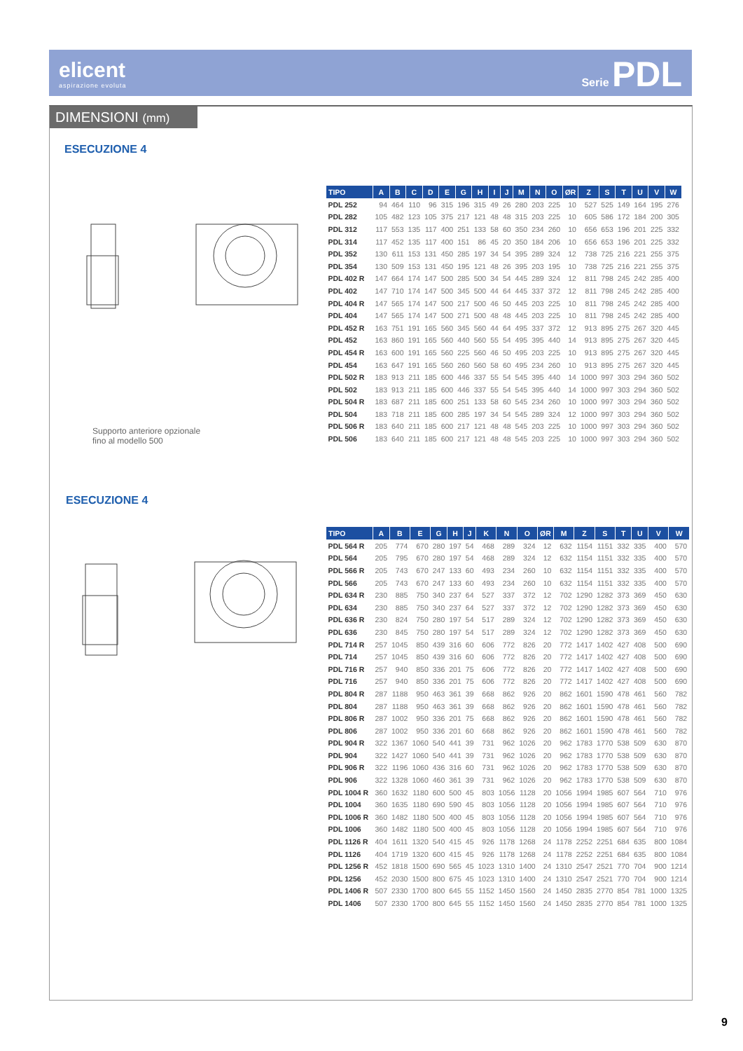elicent
aspirazione evoluta
Serie PDL
DIMENSIONI (mm)
ESECUZIONE 4
Supporto anteriore opzionale
fino al modello 500
| TIPO | A | B | C | D | E | G | H | I | J | M | N | O | ØR | Z | S | T | U | V | W |
| --- | --- | --- | --- | --- | --- | --- | --- | --- | --- | --- | --- | --- | --- | --- | --- | --- | --- | --- | --- |
| PDL 252 | 94 | 464 | 110 | 96 | 315 | 196 | 315 | 49 | 26 | 280 | 203 | 225 | 10 | 527 | 525 | 149 | 164 | 195 | 276 |
| PDL 282 | 105 | 482 | 123 | 105 | 375 | 217 | 121 | 48 | 48 | 315 | 203 | 225 | 10 | 605 | 586 | 172 | 184 | 200 | 305 |
| PDL 312 | 117 | 553 | 135 | 117 | 400 | 251 | 133 | 58 | 60 | 350 | 234 | 260 | 10 | 656 | 653 | 196 | 201 | 225 | 332 |
| PDL 314 | 117 | 452 | 135 | 117 | 400 | 151 | 86 | 45 | 20 | 350 | 184 | 206 | 10 | 656 | 653 | 196 | 201 | 225 | 332 |
| PDL 352 | 130 | 611 | 153 | 131 | 450 | 285 | 197 | 34 | 54 | 395 | 289 | 324 | 12 | 738 | 725 | 216 | 221 | 255 | 375 |
| PDL 354 | 130 | 509 | 153 | 131 | 450 | 195 | 121 | 48 | 26 | 395 | 203 | 195 | 10 | 738 | 725 | 216 | 221 | 255 | 375 |
| PDL 402 R | 147 | 664 | 174 | 147 | 500 | 285 | 500 | 34 | 54 | 445 | 289 | 324 | 12 | 811 | 798 | 245 | 242 | 285 | 400 |
| PDL 402 | 147 | 710 | 174 | 147 | 500 | 345 | 500 | 44 | 64 | 445 | 337 | 372 | 12 | 811 | 798 | 245 | 242 | 285 | 400 |
| PDL 404 R | 147 | 565 | 174 | 147 | 500 | 217 | 500 | 46 | 50 | 445 | 203 | 225 | 10 | 811 | 798 | 245 | 242 | 285 | 400 |
| PDL 404 | 147 | 565 | 174 | 147 | 500 | 271 | 500 | 48 | 48 | 445 | 203 | 225 | 10 | 811 | 798 | 245 | 242 | 285 | 400 |
| PDL 452 R | 163 | 751 | 191 | 165 | 560 | 345 | 560 | 44 | 64 | 495 | 337 | 372 | 12 | 913 | 895 | 275 | 267 | 320 | 445 |
| PDL 452 | 163 | 860 | 191 | 165 | 560 | 440 | 560 | 55 | 54 | 495 | 395 | 440 | 14 | 913 | 895 | 275 | 267 | 320 | 445 |
| PDL 454 R | 163 | 600 | 191 | 165 | 560 | 225 | 560 | 46 | 50 | 495 | 203 | 225 | 10 | 913 | 895 | 275 | 267 | 320 | 445 |
| PDL 454 | 163 | 647 | 191 | 165 | 560 | 260 | 560 | 58 | 60 | 495 | 234 | 260 | 10 | 913 | 895 | 275 | 267 | 320 | 445 |
| PDL 502 R | 183 | 913 | 211 | 185 | 600 | 446 | 337 | 55 | 54 | 545 | 395 | 440 | 14 | 1000 | 997 | 303 | 294 | 360 | 502 |
| PDL 502 | 183 | 913 | 211 | 185 | 600 | 446 | 337 | 55 | 54 | 545 | 395 | 440 | 14 | 1000 | 997 | 303 | 294 | 360 | 502 |
| PDL 504 R | 183 | 687 | 211 | 185 | 600 | 251 | 133 | 58 | 60 | 545 | 234 | 260 | 10 | 1000 | 997 | 303 | 294 | 360 | 502 |
| PDL 504 | 183 | 718 | 211 | 185 | 600 | 285 | 197 | 34 | 54 | 545 | 289 | 324 | 12 | 1000 | 997 | 303 | 294 | 360 | 502 |
| PDL 506 R | 183 | 640 | 211 | 185 | 600 | 217 | 121 | 48 | 48 | 545 | 203 | 225 | 10 | 1000 | 997 | 303 | 294 | 360 | 502 |
| PDL 506 | 183 | 640 | 211 | 185 | 600 | 217 | 121 | 48 | 48 | 545 | 203 | 225 | 10 | 1000 | 997 | 303 | 294 | 360 | 502 |
ESECUZIONE 4
| TIPO | A | B | E | G | H | J | K | N | O | ØR | M | Z | S | T | U | V | W |
| --- | --- | --- | --- | --- | --- | --- | --- | --- | --- | --- | --- | --- | --- | --- | --- | --- | --- |
| PDL 564 R | 205 | 774 | 670 | 280 | 197 | 54 | 468 | 289 | 324 | 12 | 632 | 1154 | 1151 | 332 | 335 | 400 | 570 |
| PDL 564 | 205 | 795 | 670 | 280 | 197 | 54 | 468 | 289 | 324 | 12 | 632 | 1154 | 1151 | 332 | 335 | 400 | 570 |
| PDL 566 R | 205 | 743 | 670 | 247 | 133 | 60 | 493 | 234 | 260 | 10 | 632 | 1154 | 1151 | 332 | 335 | 400 | 570 |
| PDL 566 | 205 | 743 | 670 | 247 | 133 | 60 | 493 | 234 | 260 | 10 | 632 | 1154 | 1151 | 332 | 335 | 400 | 570 |
| PDL 634 R | 230 | 885 | 750 | 340 | 237 | 64 | 527 | 337 | 372 | 12 | 702 | 1290 | 1282 | 373 | 369 | 450 | 630 |
| PDL 634 | 230 | 885 | 750 | 340 | 237 | 64 | 527 | 337 | 372 | 12 | 702 | 1290 | 1282 | 373 | 369 | 450 | 630 |
| PDL 636 R | 230 | 824 | 750 | 280 | 197 | 54 | 517 | 289 | 324 | 12 | 702 | 1290 | 1282 | 373 | 369 | 450 | 630 |
| PDL 636 | 230 | 845 | 750 | 280 | 197 | 54 | 517 | 289 | 324 | 12 | 702 | 1290 | 1282 | 373 | 369 | 450 | 630 |
| PDL 714 R | 257 | 1045 | 850 | 439 | 316 | 60 | 606 | 772 | 826 | 20 | 772 | 1417 | 1402 | 427 | 408 | 500 | 690 |
| PDL 714 | 257 | 1045 | 850 | 439 | 316 | 60 | 606 | 772 | 826 | 20 | 772 | 1417 | 1402 | 427 | 408 | 500 | 690 |
| PDL 716 R | 257 | 940 | 850 | 336 | 201 | 75 | 606 | 772 | 826 | 20 | 772 | 1417 | 1402 | 427 | 408 | 500 | 690 |
| PDL 716 | 257 | 940 | 850 | 336 | 201 | 75 | 606 | 772 | 826 | 20 | 772 | 1417 | 1402 | 427 | 408 | 500 | 690 |
| PDL 804 R | 287 | 1188 | 950 | 463 | 361 | 39 | 668 | 862 | 926 | 20 | 862 | 1601 | 1590 | 478 | 461 | 560 | 782 |
| PDL 804 | 287 | 1188 | 950 | 463 | 361 | 39 | 668 | 862 | 926 | 20 | 862 | 1601 | 1590 | 478 | 461 | 560 | 782 |
| PDL 806 R | 287 | 1002 | 950 | 336 | 201 | 75 | 668 | 862 | 926 | 20 | 862 | 1601 | 1590 | 478 | 461 | 560 | 782 |
| PDL 806 | 287 | 1002 | 950 | 336 | 201 | 60 | 668 | 862 | 926 | 20 | 862 | 1601 | 1590 | 478 | 461 | 560 | 782 |
| PDL 904 R | 322 | 1367 | 1060 | 540 | 441 | 39 | 731 | 962 | 1026 | 20 | 962 | 1783 | 1770 | 538 | 509 | 630 | 870 |
| PDL 904 | 322 | 1427 | 1060 | 540 | 441 | 39 | 731 | 962 | 1026 | 20 | 962 | 1783 | 1770 | 538 | 509 | 630 | 870 |
| PDL 906 R | 322 | 1196 | 1060 | 436 | 316 | 60 | 731 | 962 | 1026 | 20 | 962 | 1783 | 1770 | 538 | 509 | 630 | 870 |
| PDL 906 | 322 | 1328 | 1060 | 460 | 361 | 39 | 731 | 962 | 1026 | 20 | 962 | 1783 | 1770 | 538 | 509 | 630 | 870 |
| PDL 1004 R | 360 | 1632 | 1180 | 600 | 500 | 45 | 803 | 1056 | 1128 | 20 | 1056 | 1994 | 1985 | 607 | 564 | 710 | 976 |
| PDL 1004 | 360 | 1635 | 1180 | 690 | 590 | 45 | 803 | 1056 | 1128 | 20 | 1056 | 1994 | 1985 | 607 | 564 | 710 | 976 |
| PDL 1006 R | 360 | 1482 | 1180 | 500 | 400 | 45 | 803 | 1056 | 1128 | 20 | 1056 | 1994 | 1985 | 607 | 564 | 710 | 976 |
| PDL 1006 | 360 | 1482 | 1180 | 500 | 400 | 45 | 803 | 1056 | 1128 | 20 | 1056 | 1994 | 1985 | 607 | 564 | 710 | 976 |
| PDL 1126 R | 404 | 1611 | 1320 | 540 | 415 | 45 | 926 | 1178 | 1268 | 24 | 1178 | 2252 | 2251 | 684 | 635 | 800 | 1084 |
| PDL 1126 | 404 | 1719 | 1320 | 600 | 415 | 45 | 926 | 1178 | 1268 | 24 | 1178 | 2252 | 2251 | 684 | 635 | 800 | 1084 |
| PDL 1256 R | 452 | 1818 | 1500 | 690 | 565 | 45 | 1023 | 1310 | 1400 | 24 | 1310 | 2547 | 2521 | 770 | 704 | 900 | 1214 |
| PDL 1256 | 452 | 2030 | 1500 | 800 | 675 | 45 | 1023 | 1310 | 1400 | 24 | 1310 | 2547 | 2521 | 770 | 704 | 900 | 1214 |
| PDL 1406 R | 507 | 2330 | 1700 | 800 | 645 | 55 | 1152 | 1450 | 1560 | 24 | 1450 | 2835 | 2770 | 854 | 781 | 1000 | 1325 |
| PDL 1406 | 507 | 2330 | 1700 | 800 | 645 | 55 | 1152 | 1450 | 1560 | 24 | 1450 | 2835 | 2770 | 854 | 781 | 1000 | 1325 |
9